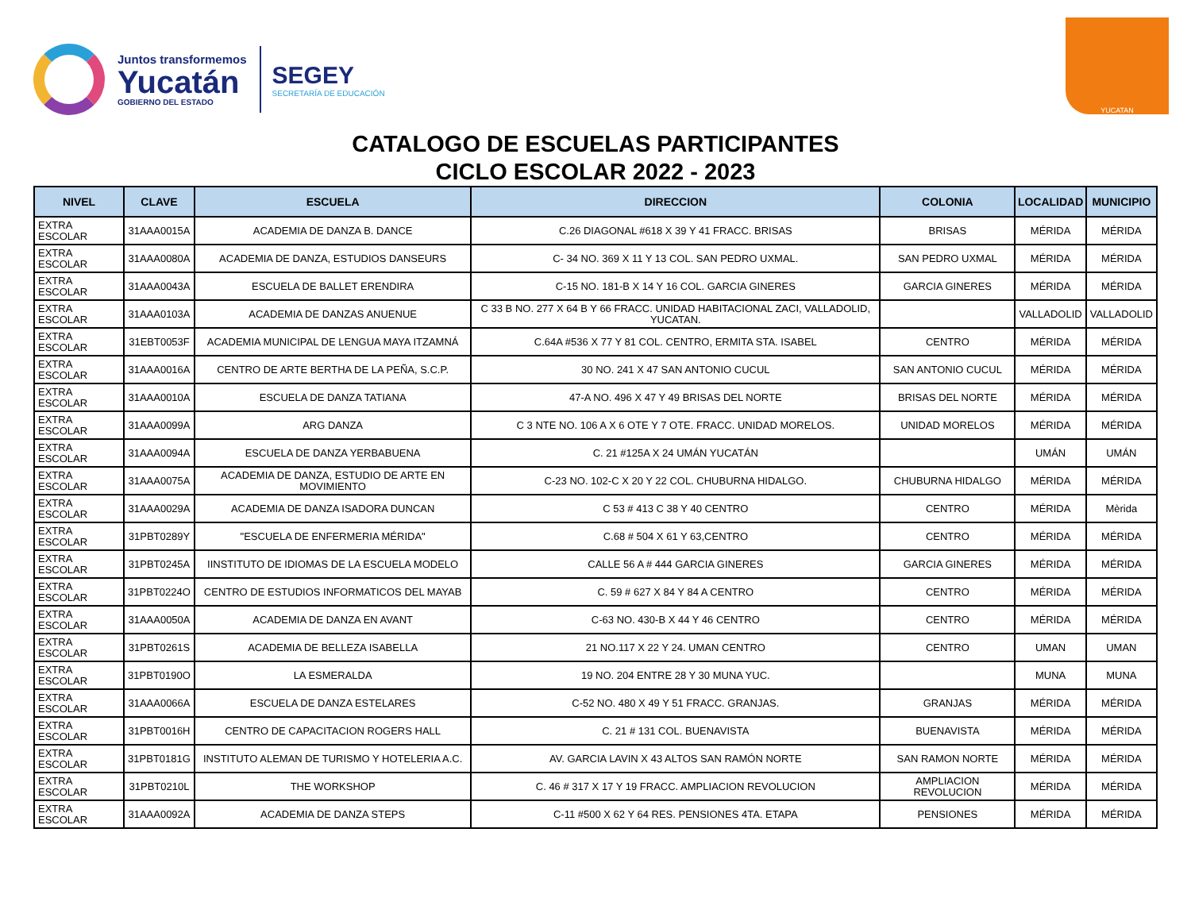Juntos transformemos
Yucatán
GOBIERNO DEL ESTADO
SEGEY
SECRETARÍA DE EDUCACIÓN
YUCATAN
CATALOGO DE ESCUELAS PARTICIPANTES
CICLO ESCOLAR 2022 - 2023
| NIVEL | CLAVE | ESCUELA | DIRECCION | COLONIA | LOCALIDAD | MUNICIPIO |
| --- | --- | --- | --- | --- | --- | --- |
| EXTRA ESCOLAR | 31AAA0015A | ACADEMIA DE DANZA B. DANCE | C.26 DIAGONAL #618 X 39 Y 41 FRACC. BRISAS | BRISAS | MÉRIDA | MÉRIDA |
| EXTRA ESCOLAR | 31AAA0080A | ACADEMIA DE DANZA, ESTUDIOS DANSEURS | C- 34 NO. 369 X 11 Y 13 COL. SAN PEDRO UXMAL. | SAN PEDRO UXMAL | MÉRIDA | MÉRIDA |
| EXTRA ESCOLAR | 31AAA0043A | ESCUELA DE BALLET ERENDIRA | C-15 NO. 181-B X 14 Y 16 COL. GARCIA GINERES | GARCIA GINERES | MÉRIDA | MÉRIDA |
| EXTRA ESCOLAR | 31AAA0103A | ACADEMIA DE DANZAS ANUENUE | C 33 B NO. 277 X 64 B Y 66 FRACC. UNIDAD HABITACIONAL ZACI, VALLADOLID, YUCATAN. | | VALLADOLID | VALLADOLID |
| EXTRA ESCOLAR | 31EBT0053F | ACADEMIA MUNICIPAL DE LENGUA MAYA ITZAMNÁ | C.64A #536 X 77 Y 81 COL. CENTRO, ERMITA STA. ISABEL | CENTRO | MÉRIDA | MÉRIDA |
| EXTRA ESCOLAR | 31AAA0016A | CENTRO DE ARTE BERTHA DE LA PEÑA, S.C.P. | 30 NO. 241 X 47 SAN ANTONIO CUCUL | SAN ANTONIO CUCUL | MÉRIDA | MÉRIDA |
| EXTRA ESCOLAR | 31AAA0010A | ESCUELA DE DANZA TATIANA | 47-A NO. 496 X 47 Y 49 BRISAS DEL NORTE | BRISAS DEL NORTE | MÉRIDA | MÉRIDA |
| EXTRA ESCOLAR | 31AAA0099A | ARG DANZA | C 3 NTE NO. 106 A X 6 OTE Y 7 OTE. FRACC. UNIDAD MORELOS. | UNIDAD MORELOS | MÉRIDA | MÉRIDA |
| EXTRA ESCOLAR | 31AAA0094A | ESCUELA DE DANZA YERBABUENA | C. 21 #125A X 24 UMÁN YUCATÁN | | UMÁN | UMÁN |
| EXTRA ESCOLAR | 31AAA0075A | ACADEMIA DE DANZA, ESTUDIO DE ARTE EN MOVIMIENTO | C-23 NO. 102-C X 20 Y 22 COL. CHUBURNA HIDALGO. | CHUBURNA HIDALGO | MÉRIDA | MÉRIDA |
| EXTRA ESCOLAR | 31AAA0029A | ACADEMIA DE DANZA ISADORA DUNCAN | C 53 # 413 C 38 Y 40 CENTRO | CENTRO | MÉRIDA | Mèrida |
| EXTRA ESCOLAR | 31PBT0289Y | "ESCUELA DE ENFERMERIA MÉRIDA" | C.68 # 504 X 61 Y 63,CENTRO | CENTRO | MÉRIDA | MÉRIDA |
| EXTRA ESCOLAR | 31PBT0245A | IINSTITUTO DE IDIOMAS DE LA ESCUELA MODELO | CALLE 56 A # 444 GARCIA GINERES | GARCIA GINERES | MÉRIDA | MÉRIDA |
| EXTRA ESCOLAR | 31PBT0224O | CENTRO DE ESTUDIOS INFORMATICOS DEL MAYAB | C. 59 # 627 X 84 Y 84 A CENTRO | CENTRO | MÉRIDA | MÉRIDA |
| EXTRA ESCOLAR | 31AAA0050A | ACADEMIA DE DANZA EN AVANT | C-63 NO. 430-B X 44 Y 46 CENTRO | CENTRO | MÉRIDA | MÉRIDA |
| EXTRA ESCOLAR | 31PBT0261S | ACADEMIA DE BELLEZA ISABELLA | 21 NO.117 X 22 Y 24. UMAN CENTRO | CENTRO | UMAN | UMAN |
| EXTRA ESCOLAR | 31PBT0190O | LA ESMERALDA | 19 NO. 204 ENTRE 28 Y 30 MUNA YUC. | | MUNA | MUNA |
| EXTRA ESCOLAR | 31AAA0066A | ESCUELA DE DANZA ESTELARES | C-52 NO. 480 X 49 Y 51 FRACC. GRANJAS. | GRANJAS | MÉRIDA | MÉRIDA |
| EXTRA ESCOLAR | 31PBT0016H | CENTRO DE CAPACITACION ROGERS HALL | C. 21 # 131 COL. BUENAVISTA | BUENAVISTA | MÉRIDA | MÉRIDA |
| EXTRA ESCOLAR | 31PBT0181G | INSTITUTO ALEMAN DE TURISMO Y HOTELERIA A.C. | AV. GARCIA LAVIN X 43 ALTOS SAN RAMÓN NORTE | SAN RAMON NORTE | MÉRIDA | MÉRIDA |
| EXTRA ESCOLAR | 31PBT0210L | THE WORKSHOP | C. 46 # 317 X 17 Y 19 FRACC. AMPLIACION REVOLUCION | AMPLIACION REVOLUCION | MÉRIDA | MÉRIDA |
| EXTRA ESCOLAR | 31AAA0092A | ACADEMIA DE DANZA STEPS | C-11 #500 X 62 Y 64 RES. PENSIONES 4TA. ETAPA | PENSIONES | MÉRIDA | MÉRIDA |